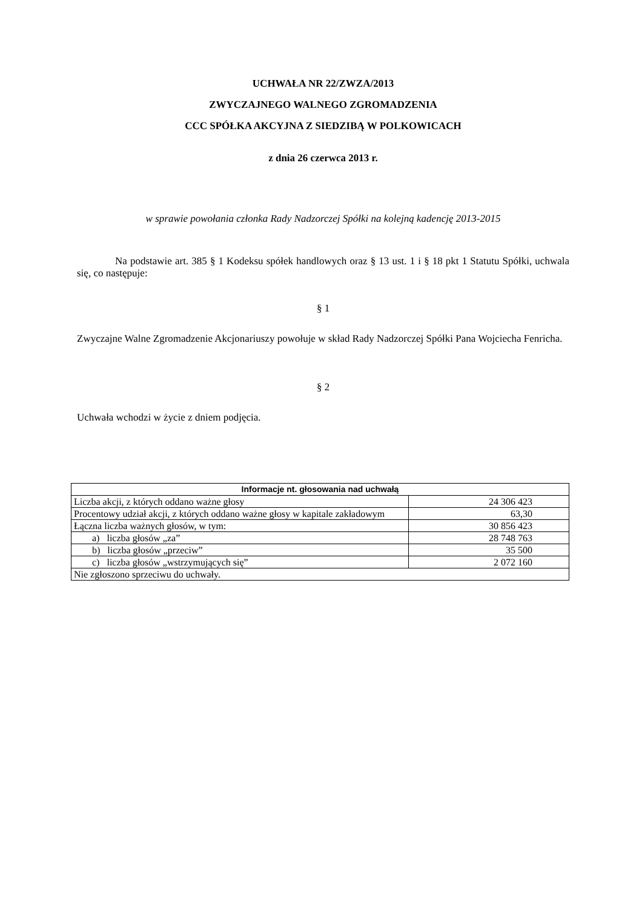UCHWAŁA NR 22/ZWZA/2013
ZWYCZAJNEGO WALNEGO ZGROMADZENIA
CCC SPÓŁKA AKCYJNA Z SIEDZIBĄ W POLKOWICACH
z dnia 26 czerwca 2013 r.
w sprawie powołania członka Rady Nadzorczej Spółki na kolejną kadencję 2013-2015
Na podstawie art. 385 § 1 Kodeksu spółek handlowych oraz § 13 ust. 1 i § 18 pkt 1 Statutu Spółki, uchwala się, co następuje:
§ 1
Zwyczajne Walne Zgromadzenie Akcjonariuszy powołuje w skład Rady Nadzorczej Spółki Pana Wojciecha Fenricha.
§ 2
Uchwała wchodzi w życie z dniem podjęcia.
| Informacje nt. głosowania nad uchwałą | |
| --- | --- |
| Liczba akcji, z których oddano ważne głosy | 24 306 423 |
| Procentowy udział akcji, z których oddano ważne głosy w kapitale zakładowym | 63,30 |
| Łączna liczba ważnych głosów, w tym: | 30 856 423 |
| a) liczba głosów „za” | 28 748 763 |
| b) liczba głosów „przeciw” | 35 500 |
| c) liczba głosów „wstrzymujących się” | 2 072 160 |
| Nie zgłoszono sprzeciwu do uchwały. | |